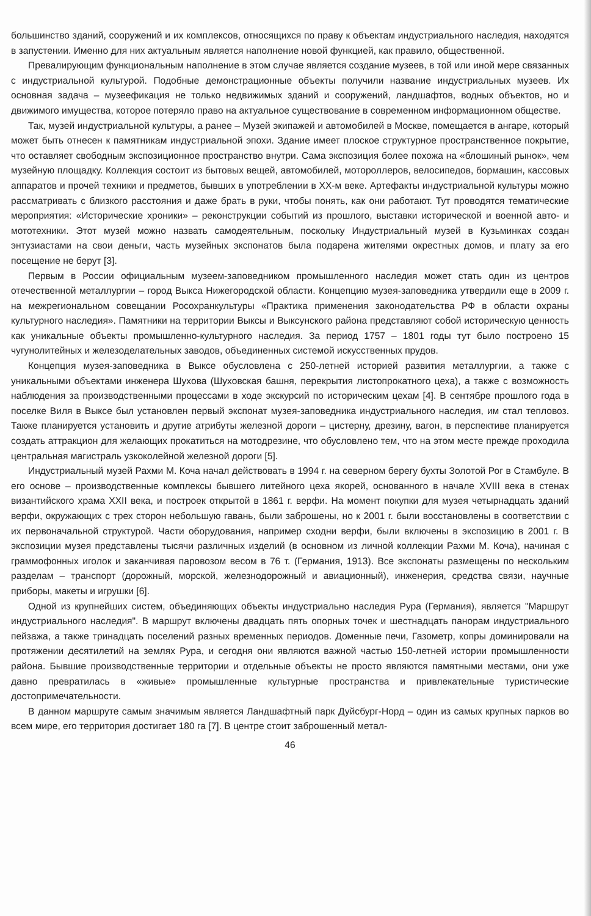большинство зданий, сооружений и их комплексов, относящихся по праву к объектам индустриального наследия, находятся в запустении. Именно для них актуальным является наполнение новой функцией, как правило, общественной.
Превалирующим функциональным наполнение в этом случае является создание музеев, в той или иной мере связанных с индустриальной культурой. Подобные демонстрационные объекты получили название индустриальных музеев. Их основная задача – музеефикация не только недвижимых зданий и сооружений, ландшафтов, водных объектов, но и движимого имущества, которое потеряло право на актуальное существование в современном информационном обществе.
Так, музей индустриальной культуры, а ранее – Музей экипажей и автомобилей в Москве, помещается в ангаре, который может быть отнесен к памятникам индустриальной эпохи. Здание имеет плоское структурное пространственное покрытие, что оставляет свободным экспозиционное пространство внутри. Сама экспозиция более похожа на «блошиный рынок», чем музейную площадку. Коллекция состоит из бытовых вещей, автомобилей, мотороллеров, велосипедов, бормашин, кассовых аппаратов и прочей техники и предметов, бывших в употреблении в XX-м веке. Артефакты индустриальной культуры можно рассматривать с близкого расстояния и даже брать в руки, чтобы понять, как они работают. Тут проводятся тематические мероприятия: «Исторические хроники» – реконструкции событий из прошлого, выставки исторической и военной авто- и мототехники. Этот музей можно назвать самодеятельным, поскольку Индустриальный музей в Кузьминках создан энтузиастами на свои деньги, часть музейных экспонатов была подарена жителями окрестных домов, и плату за его посещение не берут [3].
Первым в России официальным музеем-заповедником промышленного наследия может стать один из центров отечественной металлургии – город Выкса Нижегородской области. Концепцию музея-заповедника утвердили еще в 2009 г. на межрегиональном совещании Росохранкультуры «Практика применения законодательства РФ в области охраны культурного наследия». Памятники на территории Выксы и Выксунского района представляют собой историческую ценность как уникальные объекты промышленно-культурного наследия. За период 1757 – 1801 годы тут было построено 15 чугунолитейных и железоделательных заводов, объединенных системой искусственных прудов.
Концепция музея-заповедника в Выксе обусловлена с 250-летней историей развития металлургии, а также с уникальными объектами инженера Шухова (Шуховская башня, перекрытия листопрокатного цеха), а также с возможность наблюдения за производственными процессами в ходе экскурсий по историческим цехам [4]. В сентябре прошлого года в поселке Виля в Выксе был установлен первый экспонат музея-заповедника индустриального наследия, им стал тепловоз. Также планируется установить и другие атрибуты железной дороги – цистерну, дрезину, вагон, в перспективе планируется создать аттракцион для желающих прокатиться на мотодрезине, что обусловлено тем, что на этом месте прежде проходила центральная магистраль узкоколейной железной дороги [5].
Индустриальный музей Рахми М. Коча начал действовать в 1994 г. на северном берегу бухты Золотой Рог в Стамбуле. В его основе – производственные комплексы бывшего литейного цеха якорей, основанного в начале XVIII века в стенах византийского храма XXII века, и построек открытой в 1861 г. верфи. На момент покупки для музея четырнадцать зданий верфи, окружающих с трех сторон небольшую гавань, были заброшены, но к 2001 г. были восстановлены в соответствии с их первоначальной структурой. Части оборудования, например сходни верфи, были включены в экспозицию в 2001 г. В экспозиции музея представлены тысячи различных изделий (в основном из личной коллекции Рахми М. Коча), начиная с граммофонных иголок и заканчивая паровозом весом в 76 т. (Германия, 1913). Все экспонаты размещены по нескольким разделам – транспорт (дорожный, морской, железнодорожный и авиационный), инженерия, средства связи, научные приборы, макеты и игрушки [6].
Одной из крупнейших систем, объединяющих объекты индустриально наследия Рура (Германия), является "Маршрут индустриального наследия". В маршрут включены двадцать пять опорных точек и шестнадцать панорам индустриального пейзажа, а также тринадцать поселений разных временных периодов. Доменные печи, Газометр, копры доминировали на протяжении десятилетий на землях Рура, и сегодня они являются важной частью 150-летней истории промышленности района. Бывшие производственные территории и отдельные объекты не просто являются памятными местами, они уже давно превратилась в «живые» промышленные культурные пространства и привлекательные туристические достопримечательности.
В данном маршруте самым значимым является Ландшафтный парк Дуйсбург-Норд – один из самых крупных парков во всем мире, его территория достигает 180 га [7]. В центре стоит заброшенный метал-
46